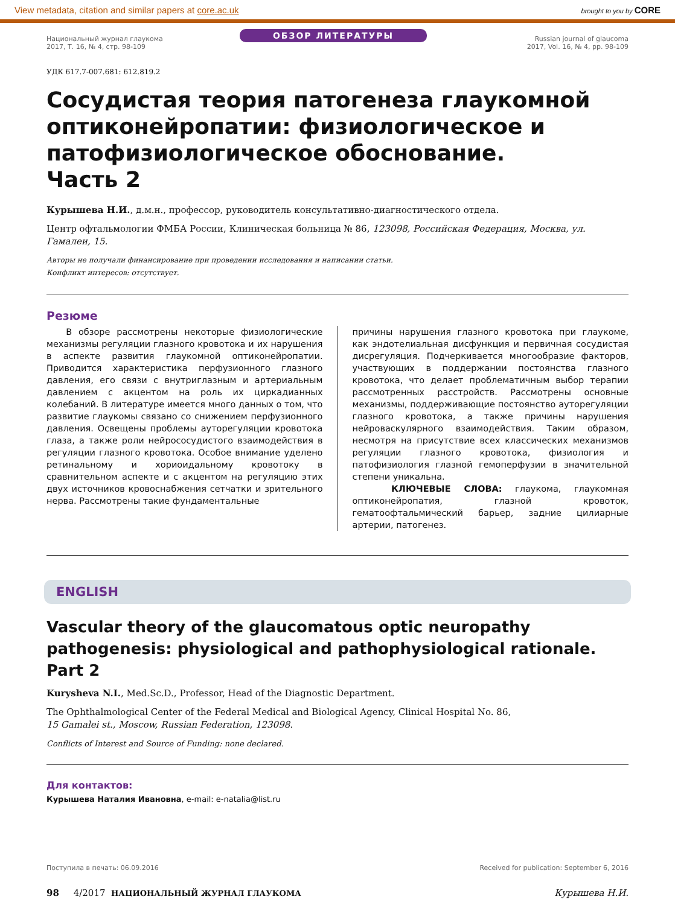View metadata, citation and similar papers at core.ac.uk brought to you by CORE
Национальный журнал глаукома
2017, Т. 16, № 4, стр. 98-109
ОБЗОР ЛИТЕРАТУРЫ
Russian journal of glaucoma
2017, Vol. 16, № 4, pp. 98-109
УДК 617.7-007.681: 612.819.2
Сосудистая теория патогенеза глаукомной оптиконейропатии: физиологическое и патофизиологическое обоснование.
Часть 2
Курышева Н.И., д.м.н., профессор, руководитель консультативно-диагностического отдела.
Центр офтальмологии ФМБА России, Клиническая больница № 86, 123098, Российская Федерация, Москва, ул. Гамалеи, 15.
Авторы не получали финансирование при проведении исследования и написании статьи.
Конфликт интересов: отсутствует.
Резюме
В обзоре рассмотрены некоторые физиологические механизмы регуляции глазного кровотока и их нарушения в аспекте развития глаукомной оптиконейропатии. Приводится характеристика перфузионного глазного давления, его связи с внутриглазным и артериальным давлением с акцентом на роль их циркадианных колебаний. В литературе имеется много данных о том, что развитие глаукомы связано со снижением перфузионного давления. Освещены проблемы ауторегуляции кровотока глаза, а также роли нейрососудистого взаимодействия в регуляции глазного кровотока. Особое внимание уделено ретинальному и хориоидальному кровотоку в сравнительном аспекте и с акцентом на регуляцию этих двух источников кровоснабжения сетчатки и зрительного нерва. Рассмотрены такие фундаментальные
причины нарушения глазного кровотока при глаукоме, как эндотелиальная дисфункция и первичная сосудистая дисрегуляция. Подчеркивается многообразие факторов, участвующих в поддержании постоянства глазного кровотока, что делает проблематичным выбор терапии рассмотренных расстройств. Рассмотрены основные механизмы, поддерживающие постоянство ауторегуляции глазного кровотока, а также причины нарушения нейроваскулярного взаимодействия. Таким образом, несмотря на присутствие всех классических механизмов регуляции глазного кровотока, физиология и патофизиология глазной гемоперфузии в значительной степени уникальна.
КЛЮЧЕВЫЕ СЛОВА: глаукома, глаукомная оптиконейропатия, глазной кровоток, гематоофтальмический барьер, задние цилиарные артерии, патогенез.
ENGLISH
Vascular theory of the glaucomatous optic neuropathy pathogenesis: physiological and pathophysiological rationale. Part 2
Kurysheva N.I., Med.Sc.D., Professor, Head of the Diagnostic Department.
The Ophthalmological Center of the Federal Medical and Biological Agency, Clinical Hospital No. 86,
15 Gamalei st., Moscow, Russian Federation, 123098.
Conflicts of Interest and Source of Funding: none declared.
Для контактов:
Курышева Наталия Ивановна, e-mail: e-natalia@list.ru
Поступила в печать: 06.09.2016 Received for publication: September 6, 2016
98 4/2017 НАЦИОНАЛЬНЫЙ ЖУРНАЛ ГЛАУКОМА Курышева Н.И.